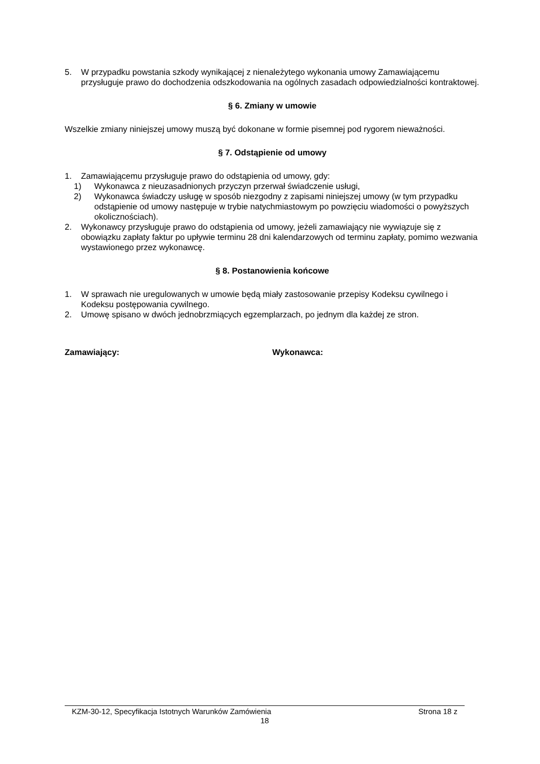5. W przypadku powstania szkody wynikającej z nienależytego wykonania umowy Zamawiającemu przysługuje prawo do dochodzenia odszkodowania na ogólnych zasadach odpowiedzialności kontraktowej.
§ 6. Zmiany w umowie
Wszelkie zmiany niniejszej umowy muszą być dokonane w formie pisemnej pod rygorem nieważności.
§ 7. Odstąpienie od umowy
1. Zamawiającemu przysługuje prawo do odstąpienia od umowy, gdy:
1) Wykonawca z nieuzasadnionych przyczyn przerwał świadczenie usługi,
2) Wykonawca świadczy usługę w sposób niezgodny z zapisami niniejszej umowy (w tym przypadku odstąpienie od umowy następuje w trybie natychmiastowym po powzięciu wiadomości o powyższych okolicznościach).
2. Wykonawcy przysługuje prawo do odstąpienia od umowy, jeżeli zamawiający nie wywiązuje się z obowiązku zapłaty faktur po upływie terminu 28 dni kalendarzowych od terminu zapłaty, pomimo wezwania wystawionego przez wykonawcę.
§ 8. Postanowienia końcowe
1. W sprawach nie uregulowanych w umowie będą miały zastosowanie przepisy Kodeksu cywilnego i Kodeksu postępowania cywilnego.
2. Umowę spisano w dwóch jednobrzmiących egzemplarzach, po jednym dla każdej ze stron.
Zamawiający: Wykonawca:
KZM-30-12, Specyfikacja Istotnych Warunków Zamówienia Strona 18 z
18